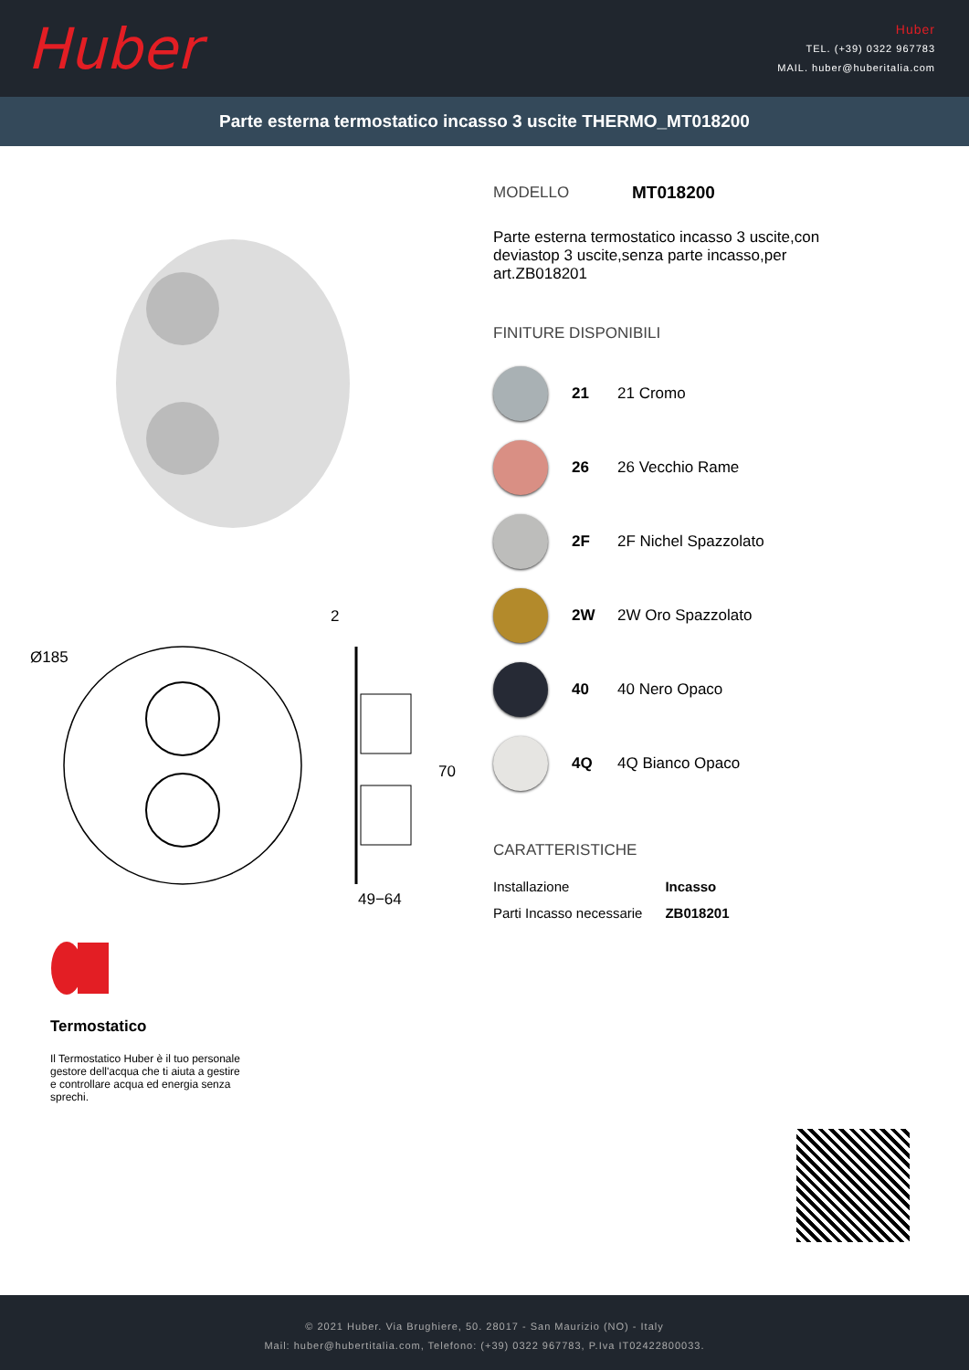Huber
Huber
TEL. (+39) 0322 967783
MAIL. huber@huberitalia.com
Parte esterna termostatico incasso 3 uscite THERMO_MT018200
Ø185
2
70
49−64
MODELLO MT018200
Parte esterna termostatico incasso 3 uscite,con deviastop 3 uscite,senza parte incasso,per art.ZB018201
FINITURE DISPONIBILI
21 21 Cromo
26 26 Vecchio Rame
2F 2F Nichel Spazzolato
2W 2W Oro Spazzolato
40 40 Nero Opaco
4Q 4Q Bianco Opaco
CARATTERISTICHE
| Installazione | Incasso |
| Parti Incasso necessarie | ZB018201 |
Termostatico
Il Termostatico Huber è il tuo personale gestore dell'acqua che ti aiuta a gestire e controllare acqua ed energia senza sprechi.
© 2021 Huber. Via Brughiere, 50. 28017 - San Maurizio (NO) - Italy
Mail: huber@hubertitalia.com, Telefono: (+39) 0322 967783, P.Iva IT02422800033.